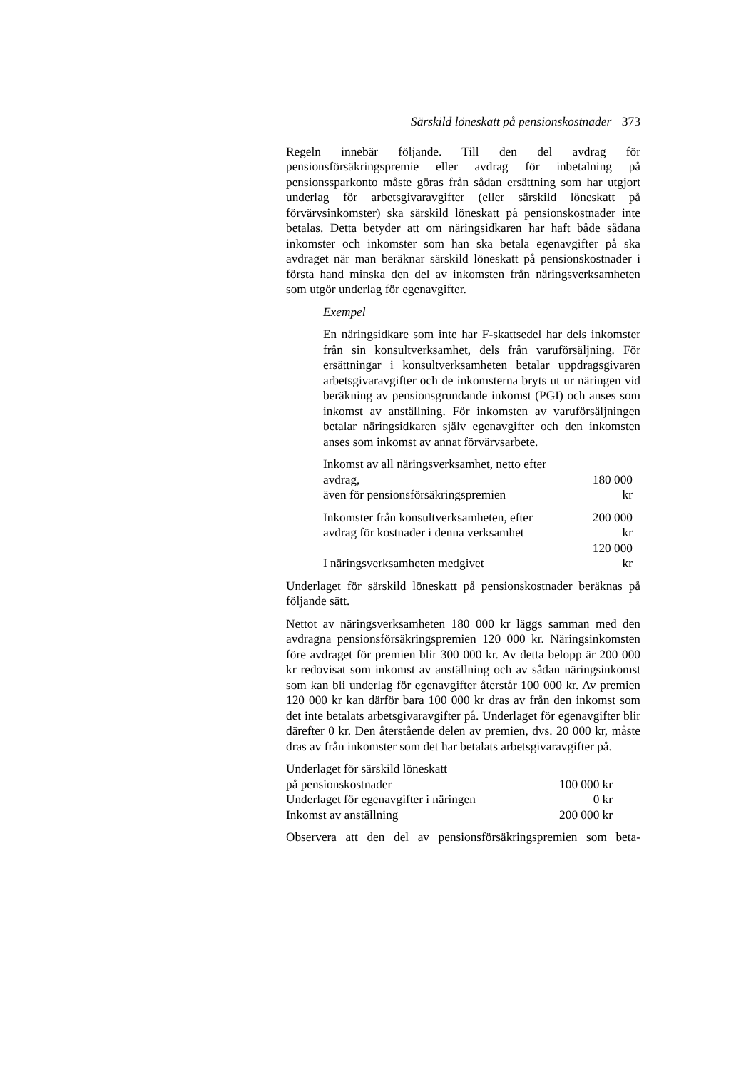Särskild löneskatt på pensionskostnader 373
Regeln innebär följande. Till den del avdrag för pensionsförsäkringspremie eller avdrag för inbetalning på pensionssparkonto måste göras från sådan ersättning som har utgjort underlag för arbetsgivaravgifter (eller särskild löneskatt på förvärvsinkomster) ska särskild löneskatt på pensionskostnader inte betalas. Detta betyder att om näringsidkaren har haft både sådana inkomster och inkomster som han ska betala egenavgifter på ska avdraget när man beräknar särskild löneskatt på pensionskostnader i första hand minska den del av inkomsten från näringsverksamheten som utgör underlag för egenavgifter.
Exempel
En näringsidkare som inte har F-skattsedel har dels inkomster från sin konsultverksamhet, dels från varuförsäljning. För ersättningar i konsultverksamheten betalar uppdragsgivaren arbetsgivaravgifter och de inkomsterna bryts ut ur näringen vid beräkning av pensionsgrundande inkomst (PGI) och anses som inkomst av anställning. För inkomsten av varuförsäljningen betalar näringsidkaren själv egenavgifter och den inkomsten anses som inkomst av annat förvärvsarbete.
| Inkomst av all näringsverksamhet, netto efter avdrag, även för pensionsförsäkringspremien | 180 000 kr |
| Inkomster från konsultverksamheten, efter avdrag för kostnader i denna verksamhet | 200 000 kr |
| I näringsverksamheten medgivet | 120 000 kr |
Underlaget för särskild löneskatt på pensionskostnader beräknas på följande sätt.
Nettot av näringsverksamheten 180 000 kr läggs samman med den avdragna pensionsförsäkringspremien 120 000 kr. Näringsinkomsten före avdraget för premien blir 300 000 kr. Av detta belopp är 200 000 kr redovisat som inkomst av anställning och av sådan näringsinkomst som kan bli underlag för egenavgifter återstår 100 000 kr. Av premien 120 000 kr kan därför bara 100 000 kr dras av från den inkomst som det inte betalats arbetsgivaravgifter på. Underlaget för egenavgifter blir därefter 0 kr. Den återstående delen av premien, dvs. 20 000 kr, måste dras av från inkomster som det har betalats arbetsgivaravgifter på.
| Underlaget för särskild löneskatt på pensionskostnader | 100 000 kr |
| Underlaget för egenavgifter i näringen | 0 kr |
| Inkomst av anställning | 200 000 kr |
Observera att den del av pensionsförsäkringspremien som beta-